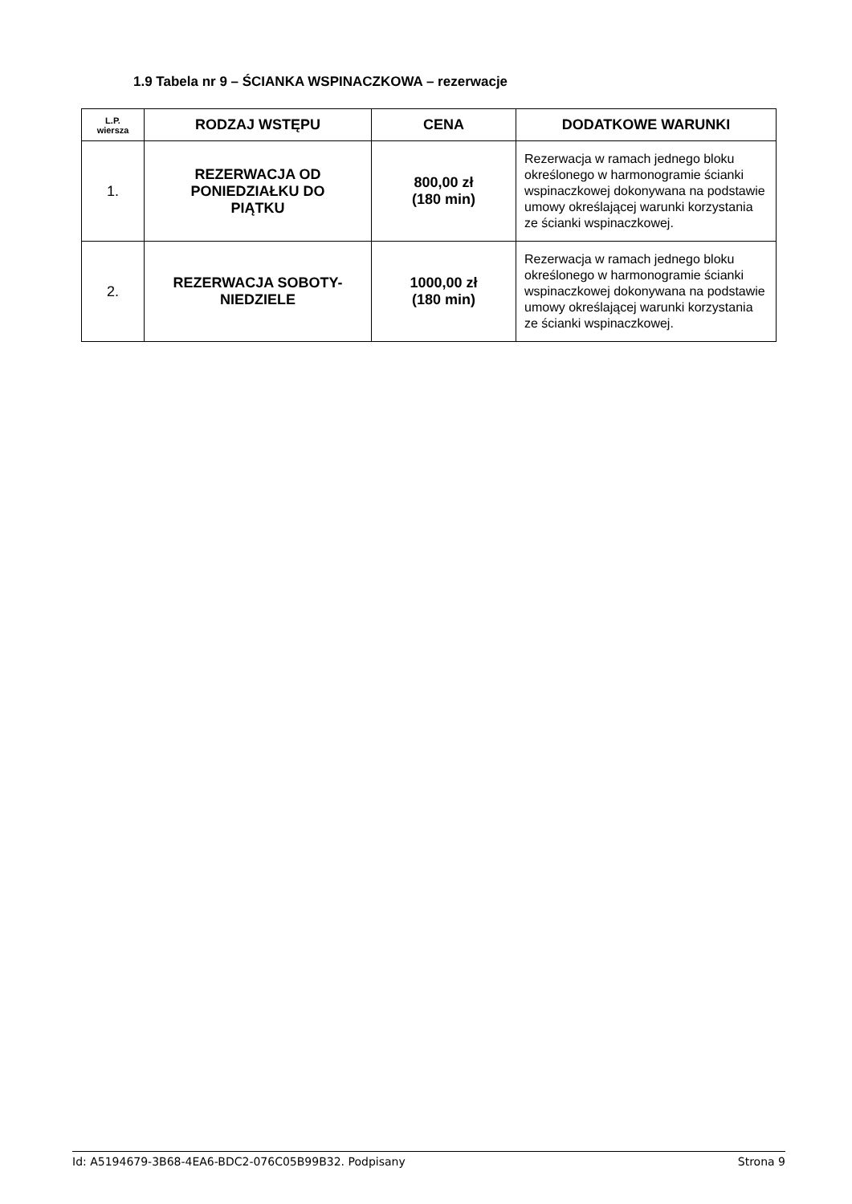1.9 Tabela nr 9 – ŚCIANKA WSPINACZKOWA – rezerwacje
| L.P. wiersza | RODZAJ WSTĘPU | CENA | DODATKOWE WARUNKI |
| --- | --- | --- | --- |
| 1. | REZERWACJA OD PONIEDZIAŁKU DO PIĄTKU | 800,00 zł (180 min) | Rezerwacja w ramach jednego bloku określonego w harmonogramie ścianki wspinaczkowej dokonywana na podstawie umowy określającej warunki korzystania ze ścianki wspinaczkowej. |
| 2. | REZERWACJA SOBOTY- NIEDZIELE | 1000,00 zł (180 min) | Rezerwacja w ramach jednego bloku określonego w harmonogramie ścianki wspinaczkowej dokonywana na podstawie umowy określającej warunki korzystania ze ścianki wspinaczkowej. |
Id: A5194679-3B68-4EA6-BDC2-076C05B99B32. Podpisany Strona 9